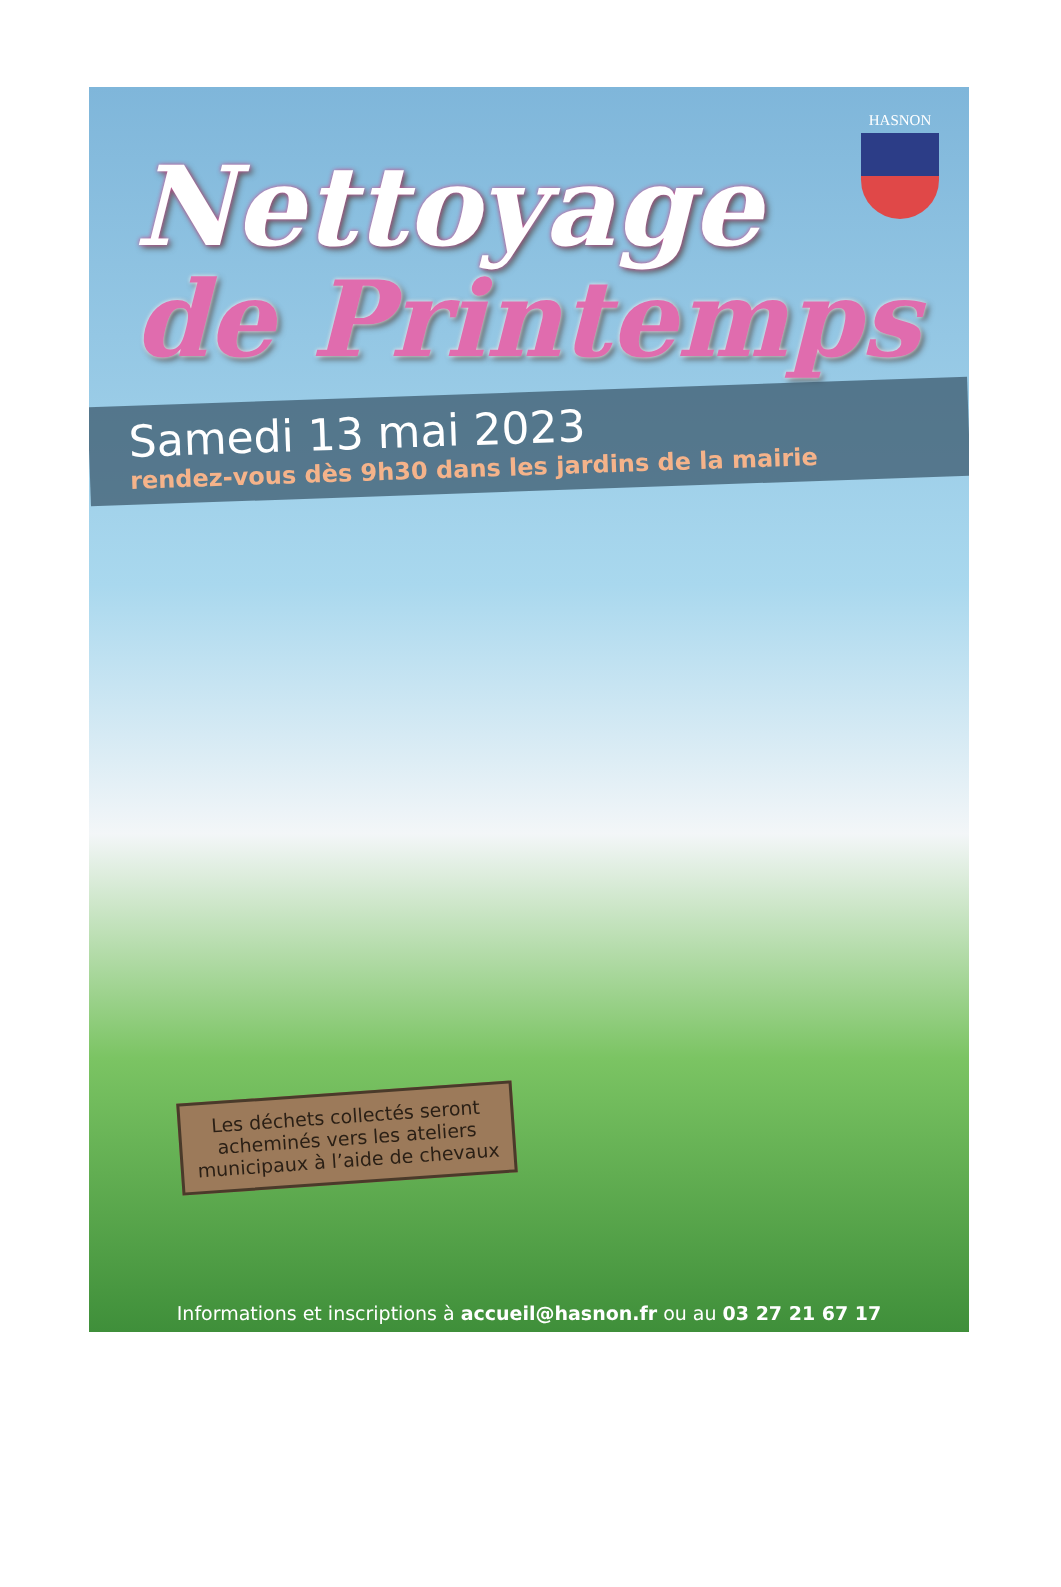Nettoyage
HASNON
de Printemps
Samedi 13 mai 2023
rendez-vous dès 9h30 dans les jardins de la mairie
Les déchets collectés seront acheminés vers les ateliers municipaux à l’aide de chevaux
Informations et inscriptions à accueil@hasnon.fr ou au 03 27 21 67 17